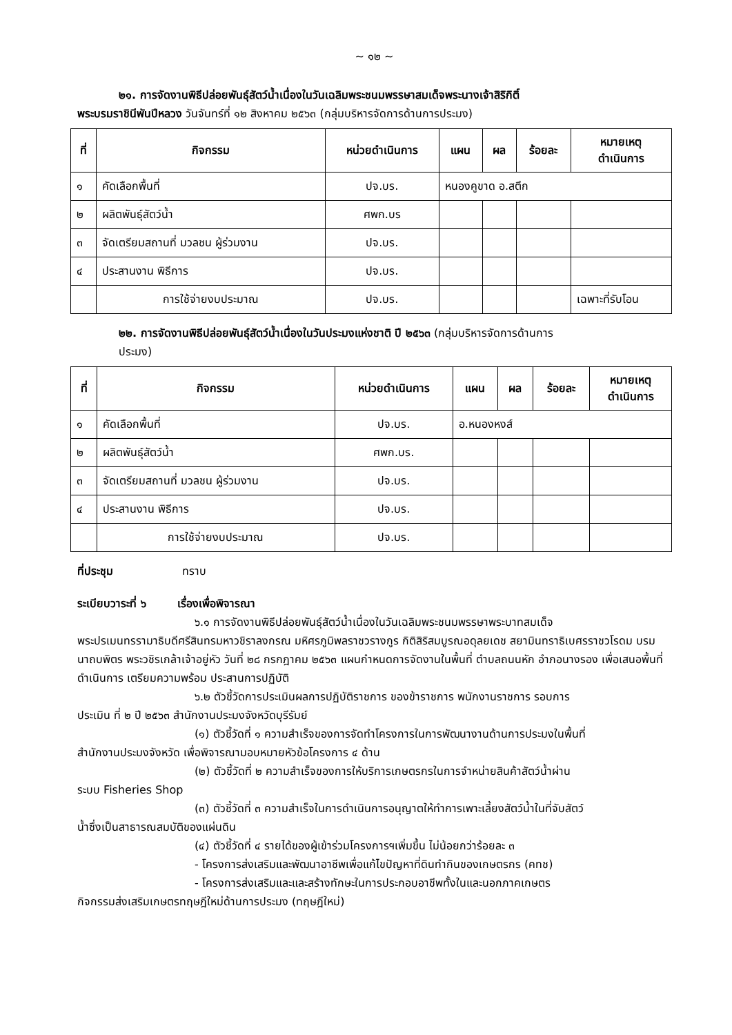~ ๑๒ ~
๒๑. การจัดงานพิธีปล่อยพันธุ์สัตว์น้ำเนื่องในวันเฉลิมพระชนมพรรษาสมเด็จพระนางเจ้าสิริกิติ์
พระบรมราชินีพันปีหลวง วันจันทร์ที่ ๑๒ สิงหาคม ๒๕๖๓ (กลุ่มบริหารจัดการด้านการประมง)
| ที่ | กิจกรรม | หน่วยดำเนินการ | แผน | ผล | ร้อยละ | หมายเหตุ ดำเนินการ |
| --- | --- | --- | --- | --- | --- | --- |
| ๑ | คัดเลือกพื้นที่ | ปจ.บร. | หนองคูขาด อ.สตึก | | | |
| ๒ | ผลิตพันธุ์สัตว์น้ำ | ศพก.บร | | | | |
| ๓ | จัดเตรียมสถานที่ มวลชน ผู้ร่วมงาน | ปจ.บร. | | | | |
| ๔ | ประสานงาน พิธีการ | ปจ.บร. | | | | |
| | การใช้จ่ายงบประมาณ | ปจ.บร. | | | | เฉพาะที่รับโอน |
๒๒. การจัดงานพิธีปล่อยพันธุ์สัตว์น้ำเนื่องในวันประมงแห่งชาติ ปี ๒๕๖๓ (กลุ่มบริหารจัดการด้านการ
ประมง)
| ที่ | กิจกรรม | หน่วยดำเนินการ | แผน | ผล | ร้อยละ | หมายเหตุ ดำเนินการ |
| --- | --- | --- | --- | --- | --- | --- |
| ๑ | คัดเลือกพื้นที่ | ปจ.บร. | อ.หนองหงส์ | | | |
| ๒ | ผลิตพันธุ์สัตว์น้ำ | ศพก.บร. | | | | |
| ๓ | จัดเตรียมสถานที่ มวลชน ผู้ร่วมงาน | ปจ.บร. | | | | |
| ๔ | ประสานงาน พิธีการ | ปจ.บร. | | | | |
| | การใช้จ่ายงบประมาณ | ปจ.บร. | | | | |
ที่ประชุม ทราบ
ระเบียบวาระที่ ๖ เรื่องเพื่อพิจารณา
๖.๑ การจัดงานพิธีปล่อยพันธุ์สัตว์น้ำเนื่องในวันเฉลิมพระชนมพรรษาพระบาทสมเด็จ
พระปรเมนทรรามาธิบดีศรีสินทรมหาวชิราลงกรณ มหิศรภูมิพลราชวรางกูร กิติสิริสมบูรณอดุลยเดช สยามินทราธิเบศรราชวโรดม บรมนาถบพิตร พระวชิรเกล้าเจ้าอยู่หัว วันที่ ๒๘ กรกฎาคม ๒๕๖๓ แผนกำหนดการจัดงานในพื้นที่ ตำบลถนนหัก อำภอนางรอง เพื่อเสนอพื้นที่ดำเนินการ เตรียมความพร้อม ประสานการปฏิบัติ
๖.๒ ตัวชี้วัดการประเมินผลการปฏิบัติราชการ ของข้าราชการ พนักงานราชการ รอบการ
ประเมิน ที่ ๒ ปี ๒๕๖๓ สำนักงานประมงจังหวัดบุรีรัมย์
(๑) ตัวชี้วัดที่ ๑ ความสำเร็จของการจัดทำโครงการในการพัฒนางานด้านการประมงในพื้นที่
สำนักงานประมงจังหวัด เพื่อพิจารณามอบหมายหัวข้อโครงการ ๔ ด้าน
(๒) ตัวชี้วัดที่ ๒ ความสำเร็จของการให้บริการเกษตรกรในการจำหน่ายสินค้าสัตว์น้ำผ่าน
ระบบ Fisheries Shop
(๓) ตัวชี้วัดที่ ๓ ความสำเร็จในการดำเนินการอนุญาตให้ทำการเพาะเลี้ยงสัตว์น้ำในที่จับสัตว์
น้ำซึ่งเป็นสาธารณสมบัติของแผ่นดิน
(๔) ตัวชี้วัดที่ ๔ รายได้ของผู้เข้าร่วมโครงการฯเพิ่มขึ้น ไม่น้อยกว่าร้อยละ ๓
- โครงการส่งเสริมและพัฒนาอาชีพเพื่อแก้ไขปัญหาที่ดินทำกินของเกษตรกร (คทช)
- โครงการส่งเสริมและและสร้างทักษะในการประกอบอาชีพทั้งในและนอกภาคเกษตร
กิจกรรมส่งเสริมเกษตรทฤษฎีใหม่ด้านการประมง (ทฤษฎีใหม่)